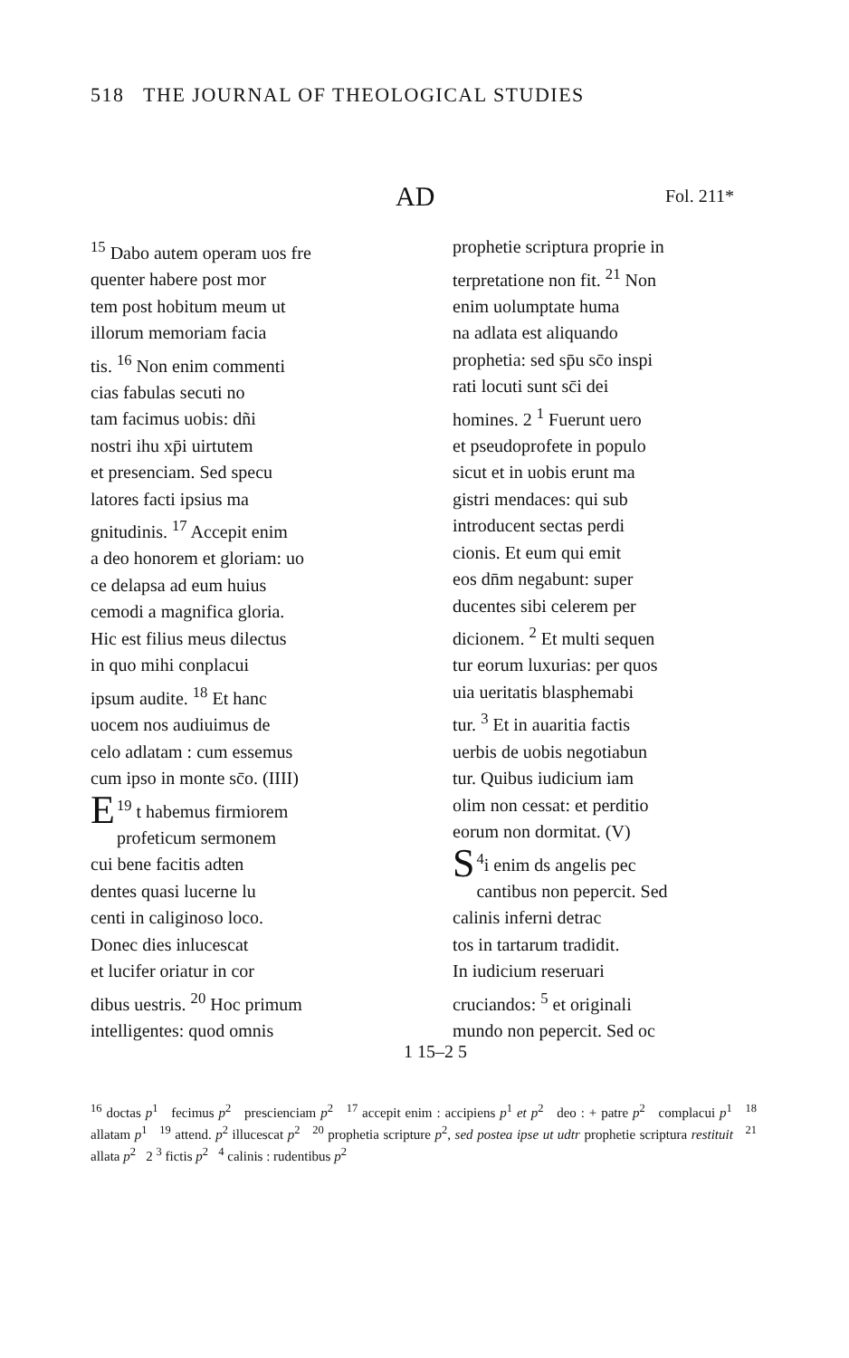518 THE JOURNAL OF THEOLOGICAL STUDIES
AD Fol. 211*
<sup>15</sup> Dabo autem operam uos fre
quenter habere post mor
tem post hobitum meum ut
illorum memoriam facia
tis. <sup>16</sup> Non enim commenti
cias fabulas secuti no
tam facimus uobis: dñi
nostri ihu xp̄i uirtutem
et presenciam. Sed specu
latores facti ipsius ma
gnitudinis. <sup>17</sup> Accepit enim
a deo honorem et gloriam: uo
ce delapsa ad eum huius
cemodi a magnifica gloria.
Hic est filius meus dilectus
in quo mihi conplacui
ipsum audite. <sup>18</sup> Et hanc
uocem nos audiuimus de
celo adlatam : cum essemus
cum ipso in monte sc̄o. (IIII)
<sup>19</sup> E t habemus firmiorem
profeticum sermonem
cui bene facitis adten
dentes quasi lucerne lu
centi in caliginoso loco.
Donec dies inlucescat
et lucifer oriatur in cor
dibus uestris. <sup>20</sup> Hoc primum
intelligentes: quod omnis
prophetie scriptura proprie in
terpretatione non fit. <sup>21</sup> Non
enim uolumptate huma
na adlata est aliquando
prophetia: sed sp̄u sc̄o inspi
rati locuti sunt sc̄i dei
homines. 2 <sup>1</sup> Fuerunt uero
et pseudoprofete in populo
sicut et in uobis erunt ma
gistri mendaces: qui sub
introducent sectas perdi
cionis. Et eum qui emit
eos dn̄m negabunt: super
ducentes sibi celerem per
dicionem. <sup>2</sup> Et multi sequen
tur eorum luxurias: per quos
uia ueritatis blasphemabi
tur. <sup>3</sup> Et in auaritia factis
uerbis de uobis negotiabun
tur. Quibus iudicium iam
olim non cessat: et perditio
eorum non dormitat. (V)
<sup>4</sup> S i enim ds angelis pec
cantibus non pepercit. Sed
calinis inferni detrac
tos in tartarum tradidit.
In iudicium reseruari
cruciandos: <sup>5</sup> et originali
mundo non pepercit. Sed oc
1 15–2 5
<sup>16</sup> doctas p<sup>1</sup> fecimus p<sup>2</sup> prescienciam p<sup>2</sup> <sup>17</sup> accepit enim : accipiens p<sup>1</sup> et p<sup>2</sup> deo : + patre p<sup>2</sup> complacui p<sup>1</sup> <sup>18</sup> allatam p<sup>1</sup> <sup>19</sup> attend. p<sup>2</sup> illucescat p<sup>2</sup> <sup>20</sup> prophetia scripture p<sup>2</sup>, sed postea ipse ut udtr prophetie scriptura restituit <sup>21</sup> allata p<sup>2</sup> 2 <sup>3</sup> fictis p<sup>2</sup> <sup>4</sup> calinis : rudentibus p<sup>2</sup>